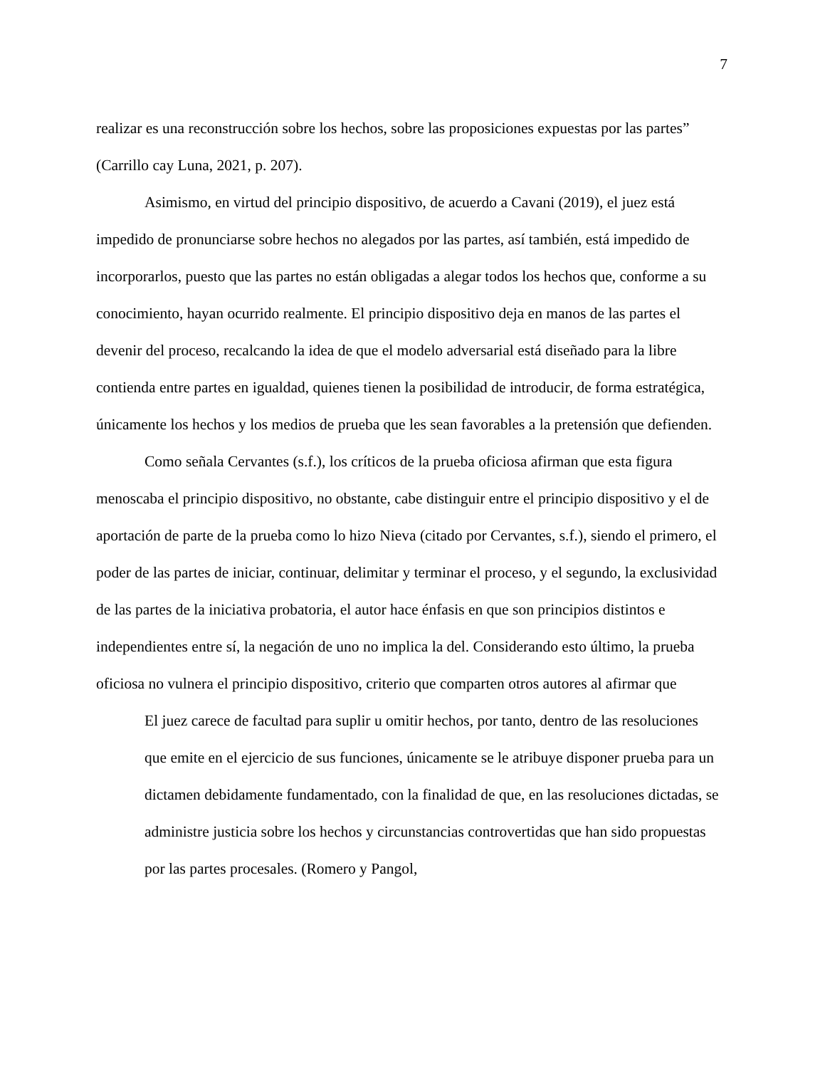7
realizar es una reconstrucción sobre los hechos, sobre las proposiciones expuestas por las partes” (Carrillo cay Luna, 2021, p. 207).
Asimismo, en virtud del principio dispositivo, de acuerdo a Cavani (2019), el juez está impedido de pronunciarse sobre hechos no alegados por las partes, así también, está impedido de incorporarlos, puesto que las partes no están obligadas a alegar todos los hechos que, conforme a su conocimiento, hayan ocurrido realmente. El principio dispositivo deja en manos de las partes el devenir del proceso, recalcando la idea de que el modelo adversarial está diseñado para la libre contienda entre partes en igualdad, quienes tienen la posibilidad de introducir, de forma estratégica, únicamente los hechos y los medios de prueba que les sean favorables a la pretensión que defienden.
Como señala Cervantes (s.f.), los críticos de la prueba oficiosa afirman que esta figura menoscaba el principio dispositivo, no obstante, cabe distinguir entre el principio dispositivo y el de aportación de parte de la prueba como lo hizo Nieva (citado por Cervantes, s.f.), siendo el primero, el poder de las partes de iniciar, continuar, delimitar y terminar el proceso, y el segundo, la exclusividad de las partes de la iniciativa probatoria, el autor hace énfasis en que son principios distintos e independientes entre sí, la negación de uno no implica la del. Considerando esto último, la prueba oficiosa no vulnera el principio dispositivo, criterio que comparten otros autores al afirmar que
El juez carece de facultad para suplir u omitir hechos, por tanto, dentro de las resoluciones que emite en el ejercicio de sus funciones, únicamente se le atribuye disponer prueba para un dictamen debidamente fundamentado, con la finalidad de que, en las resoluciones dictadas, se administre justicia sobre los hechos y circunstancias controvertidas que han sido propuestas por las partes procesales. (Romero y Pangol,